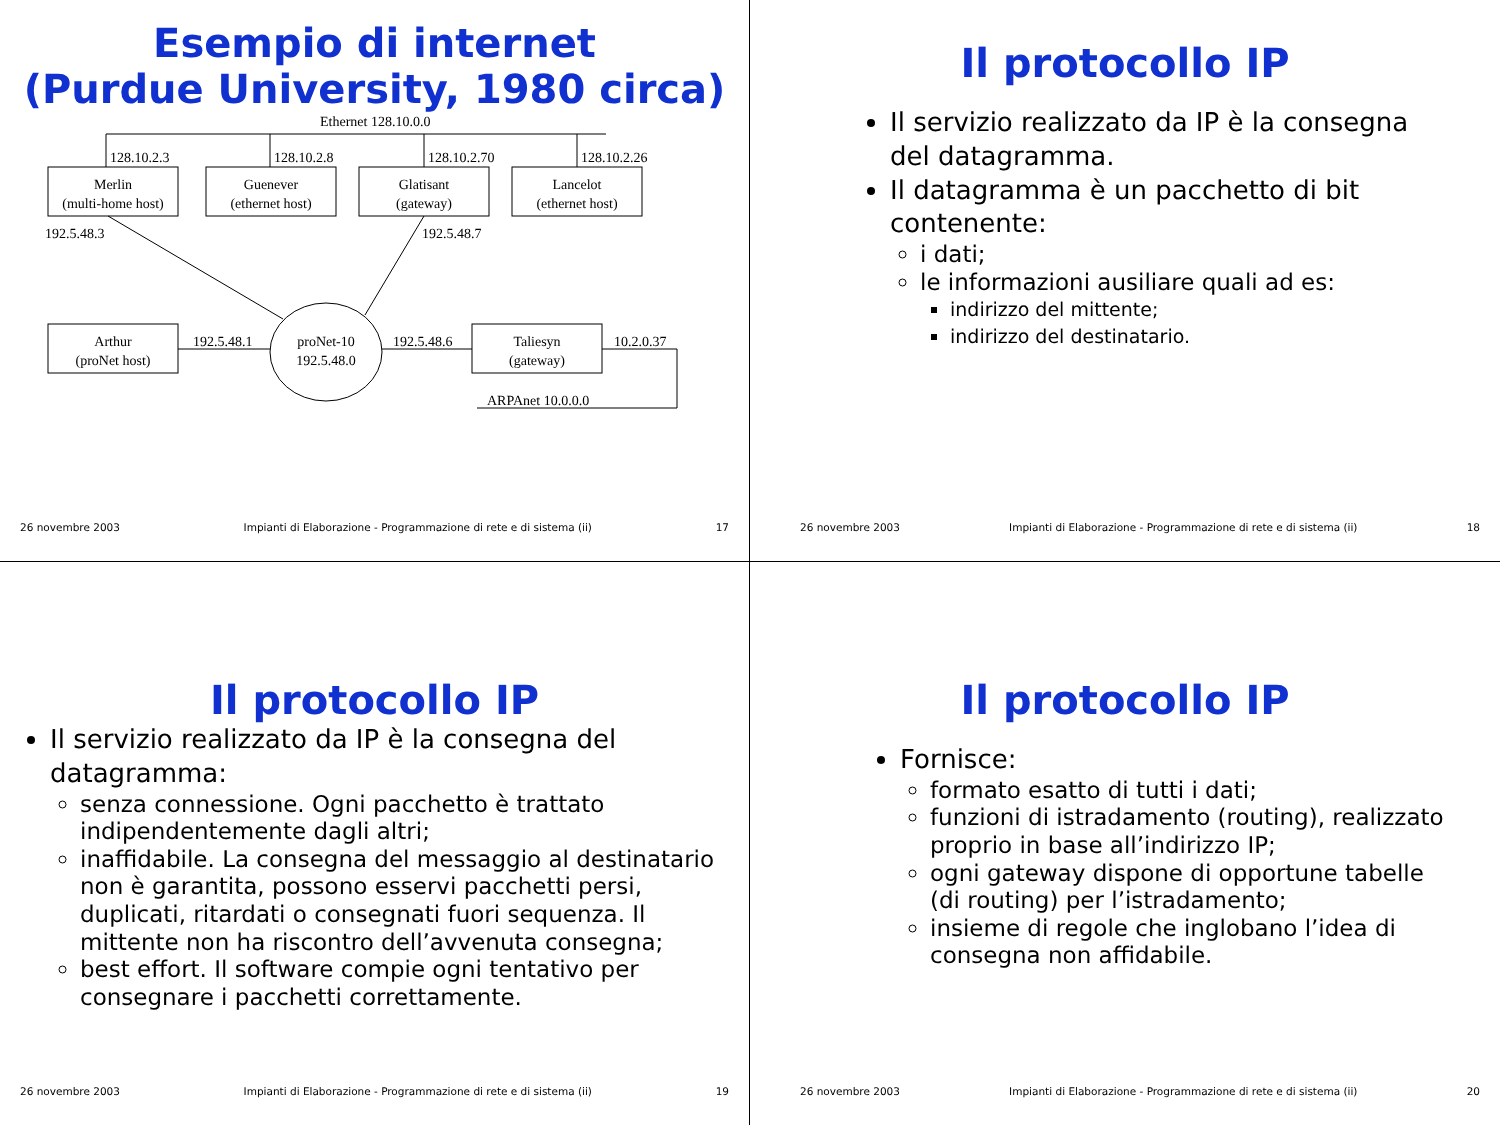Esempio di internet
(Purdue University, 1980 circa)
Ethernet 128.10.0.0
128.10.2.3
128.10.2.8
128.10.2.70
128.10.2.26
Merlin
(multi-home host)
Guenever
(ethernet host)
Glatisant
(gateway)
Lancelot
(ethernet host)
192.5.48.3
192.5.48.7
Arthur
(proNet host)
192.5.48.1
proNet-10
192.5.48.0
192.5.48.6
Taliesyn
(gateway)
10.2.0.37
ARPAnet 10.0.0.0
26 novembre 2003 Impianti di Elaborazione - Programmazione di rete e di sistema (ii) 17
Il protocollo IP
Il servizio realizzato da IP è la consegna del datagramma.
Il datagramma è un pacchetto di bit contenente:
i dati;
le informazioni ausiliare quali ad es:
indirizzo del mittente;
indirizzo del destinatario.
26 novembre 2003 Impianti di Elaborazione - Programmazione di rete e di sistema (ii) 18
Il protocollo IP
Il servizio realizzato da IP è la consegna del datagramma:
senza connessione. Ogni pacchetto è trattato indipendentemente dagli altri;
inaffidabile. La consegna del messaggio al destinatario non è garantita, possono esservi pacchetti persi, duplicati, ritardati o consegnati fuori sequenza. Il mittente non ha riscontro dell’avvenuta consegna;
best effort. Il software compie ogni tentativo per consegnare i pacchetti correttamente.
26 novembre 2003 Impianti di Elaborazione - Programmazione di rete e di sistema (ii) 19
Il protocollo IP
Fornisce:
formato esatto di tutti i dati;
funzioni di istradamento (routing), realizzato proprio in base all’indirizzo IP;
ogni gateway dispone di opportune tabelle (di routing) per l’istradamento;
insieme di regole che inglobano l’idea di consegna non affidabile.
26 novembre 2003 Impianti di Elaborazione - Programmazione di rete e di sistema (ii) 20